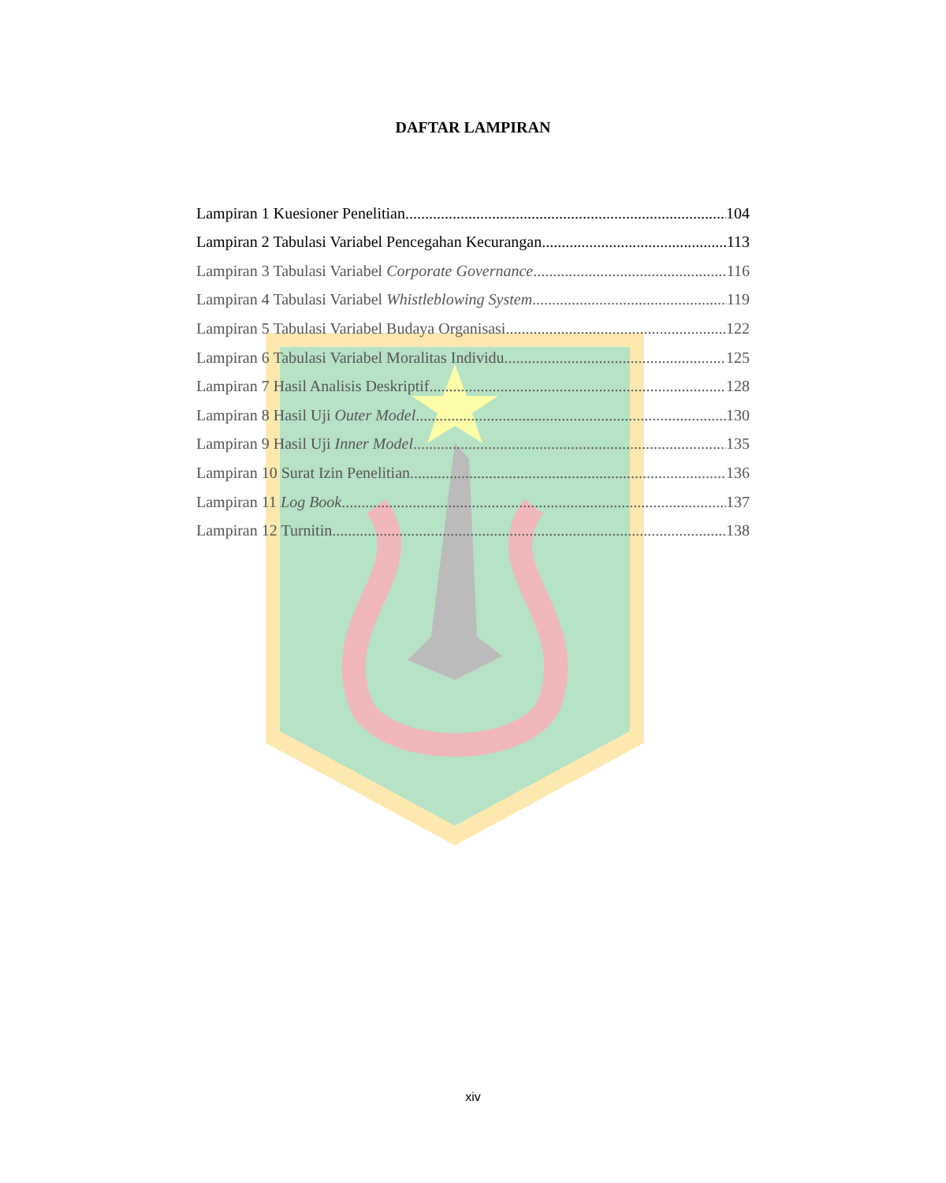DAFTAR LAMPIRAN
Lampiran 1 Kuesioner Penelitian 104
Lampiran 2 Tabulasi Variabel Pencegahan Kecurangan 113
Lampiran 3 Tabulasi Variabel Corporate Governance 116
Lampiran 4 Tabulasi Variabel Whistleblowing System 119
Lampiran 5 Tabulasi Variabel Budaya Organisasi 122
Lampiran 6 Tabulasi Variabel Moralitas Individu 125
Lampiran 7 Hasil Analisis Deskriptif 128
Lampiran 8 Hasil Uji Outer Model 130
Lampiran 9 Hasil Uji Inner Model 135
Lampiran 10 Surat Izin Penelitian 136
Lampiran 11 Log Book 137
Lampiran 12 Turnitin 138
xiv